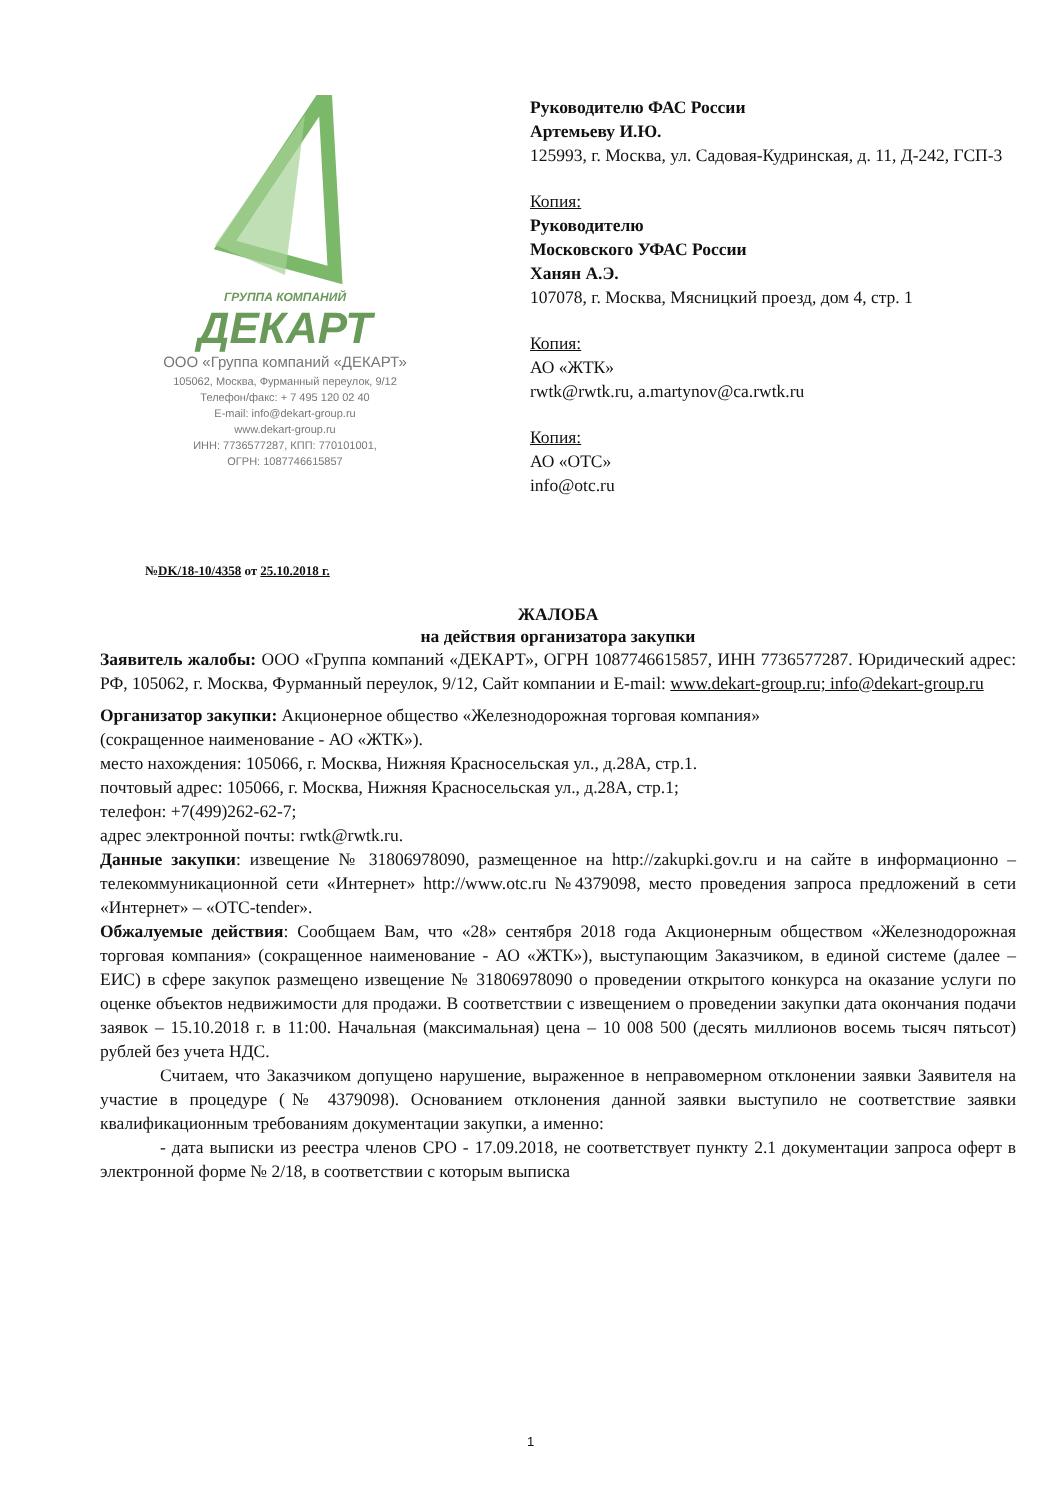ГРУППА КОМПАНИЙ
ДЕКАРТ
ООО «Группа компаний «ДЕКАРТ»
105062, Москва, Фурманный переулок, 9/12
Телефон/факс: + 7 495 120 02 40
E-mail: info@dekart-group.ru
www.dekart-group.ru
ИНН: 7736577287, КПП: 770101001,
ОГРН: 1087746615857
Руководителю ФАС России
Артемьеву И.Ю.
125993, г. Москва, ул. Садовая-Кудринская, д. 11, Д-242, ГСП-3
Копия:
Руководителю
Московского УФАС России
Ханян А.Э.
107078, г. Москва, Мясницкий проезд, дом 4, стр. 1
Копия:
АО «ЖТК»
rwtk@rwtk.ru, a.martynov@ca.rwtk.ru
Копия:
АО «ОТС»
info@otc.ru
№DK/18-10/4358 от 25.10.2018 г.
ЖАЛОБА
на действия организатора закупки
Заявитель жалобы: ООО «Группа компаний «ДЕКАРТ», ОГРН 1087746615857, ИНН 7736577287. Юридический адрес: РФ, 105062, г. Москва, Фурманный переулок, 9/12, Сайт компании и E-mail: www.dekart-group.ru; info@dekart-group.ru
Организатор закупки: Акционерное общество «Железнодорожная торговая компания»
(сокращенное наименование - АО «ЖТК»).
место нахождения: 105066, г. Москва, Нижняя Красносельская ул., д.28А, стр.1.
почтовый адрес: 105066, г. Москва, Нижняя Красносельская ул., д.28А, стр.1;
телефон: +7(499)262-62-7;
адрес электронной почты: rwtk@rwtk.ru.
Данные закупки: извещение № 31806978090, размещенное на http://zakupki.gov.ru и на сайте в информационно – телекоммуникационной сети «Интернет» http://www.otc.ru №4379098, место проведения запроса предложений в сети «Интернет» – «OTC-tender».
Обжалуемые действия: Сообщаем Вам, что «28» сентября 2018 года Акционерным обществом «Железнодорожная торговая компания» (сокращенное наименование - АО «ЖТК»), выступающим Заказчиком, в единой системе (далее – ЕИС) в сфере закупок размещено извещение № 31806978090 о проведении открытого конкурса на оказание услуги по оценке объектов недвижимости для продажи. В соответствии с извещением о проведении закупки дата окончания подачи заявок – 15.10.2018 г. в 11:00. Начальная (максимальная) цена – 10 008 500 (десять миллионов восемь тысяч пятьсот) рублей без учета НДС.
Считаем, что Заказчиком допущено нарушение, выраженное в неправомерном отклонении заявки Заявителя на участие в процедуре (№ 4379098). Основанием отклонения данной заявки выступило не соответствие заявки квалификационным требованиям документации закупки, а именно:
- дата выписки из реестра членов СРО - 17.09.2018, не соответствует пункту 2.1 документации запроса оферт в электронной форме № 2/18, в соответствии с которым выписка
1